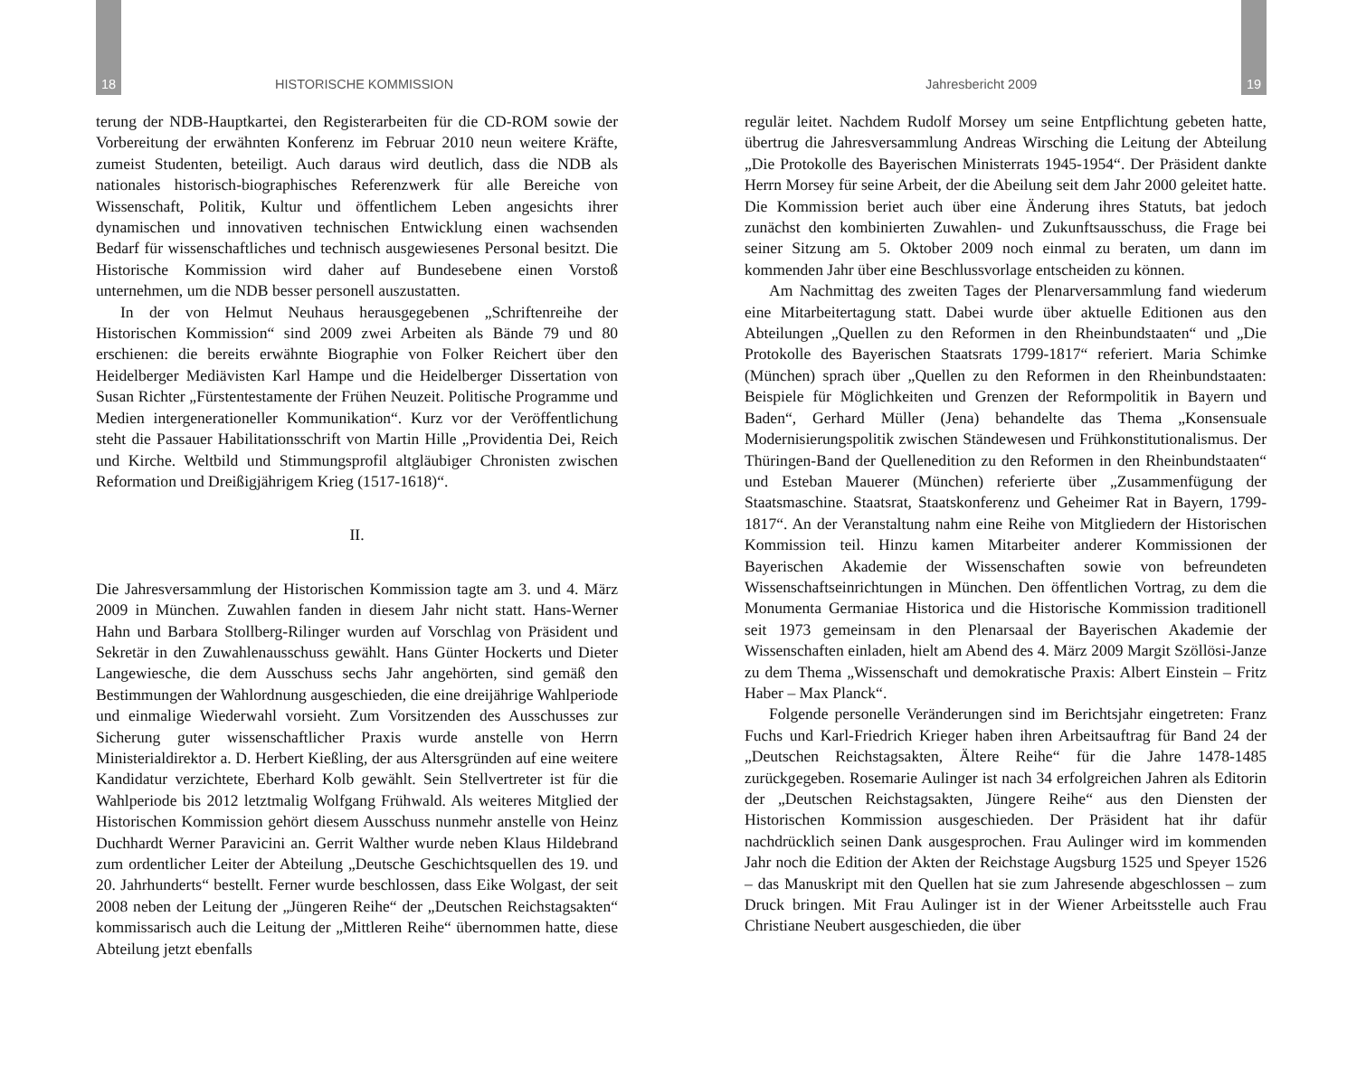18 HISTORISCHE KOMMISSION
terung der NDB-Hauptkartei, den Registerarbeiten für die CD-ROM sowie der Vorbereitung der erwähnten Konferenz im Februar 2010 neun weitere Kräfte, zumeist Studenten, beteiligt. Auch daraus wird deutlich, dass die NDB als nationales historisch-biographisches Referenzwerk für alle Bereiche von Wissenschaft, Politik, Kultur und öffentlichem Leben angesichts ihrer dynamischen und innovativen technischen Entwicklung einen wachsenden Bedarf für wissenschaftliches und technisch ausgewiesenes Personal besitzt. Die Historische Kommission wird daher auf Bundesebene einen Vorstoß unternehmen, um die NDB besser personell auszustatten.
In der von Helmut Neuhaus herausgegebenen „Schriftenreihe der Historischen Kommission“ sind 2009 zwei Arbeiten als Bände 79 und 80 erschienen: die bereits erwähnte Biographie von Folker Reichert über den Heidelberger Mediävisten Karl Hampe und die Heidelberger Dissertation von Susan Richter „Fürstentestamente der Frühen Neuzeit. Politische Programme und Medien intergenerationeller Kommunikation“. Kurz vor der Veröffentlichung steht die Passauer Habilitationsschrift von Martin Hille „Providentia Dei, Reich und Kirche. Weltbild und Stimmungsprofil altgläubiger Chronisten zwischen Reformation und Dreißigjährigem Krieg (1517-1618)“.
II.
Die Jahresversammlung der Historischen Kommission tagte am 3. und 4. März 2009 in München. Zuwahlen fanden in diesem Jahr nicht statt. Hans-Werner Hahn und Barbara Stollberg-Rilinger wurden auf Vorschlag von Präsident und Sekretär in den Zuwahlenausschuss gewählt. Hans Günter Hockerts und Dieter Langewiesche, die dem Ausschuss sechs Jahr angehörten, sind gemäß den Bestimmungen der Wahlordnung ausgeschieden, die eine dreijährige Wahlperiode und einmalige Wiederwahl vorsieht. Zum Vorsitzenden des Ausschusses zur Sicherung guter wissenschaftlicher Praxis wurde anstelle von Herrn Ministerialdirektor a. D. Herbert Kießling, der aus Altersgründen auf eine weitere Kandidatur verzichtete, Eberhard Kolb gewählt. Sein Stellvertreter ist für die Wahlperiode bis 2012 letztmalig Wolfgang Frühwald. Als weiteres Mitglied der Historischen Kommission gehört diesem Ausschuss nunmehr anstelle von Heinz Duchhardt Werner Paravicini an. Gerrit Walther wurde neben Klaus Hildebrand zum ordentlicher Leiter der Abteilung „Deutsche Geschichtsquellen des 19. und 20. Jahrhunderts“ bestellt. Ferner wurde beschlossen, dass Eike Wolgast, der seit 2008 neben der Leitung der „Jüngeren Reihe“ der „Deutschen Reichstagsakten“ kommissarisch auch die Leitung der „Mittleren Reihe“ übernommen hatte, diese Abteilung jetzt ebenfalls
Jahresbericht 2009 19
regulär leitet. Nachdem Rudolf Morsey um seine Entpflichtung gebeten hatte, übertrug die Jahresversammlung Andreas Wirsching die Leitung der Abteilung „Die Protokolle des Bayerischen Ministerrats 1945-1954“. Der Präsident dankte Herrn Morsey für seine Arbeit, der die Abeilung seit dem Jahr 2000 geleitet hatte. Die Kommission beriet auch über eine Änderung ihres Statuts, bat jedoch zunächst den kombinierten Zuwahlen- und Zukunftsausschuss, die Frage bei seiner Sitzung am 5. Oktober 2009 noch einmal zu beraten, um dann im kommenden Jahr über eine Beschlussvorlage entscheiden zu können.
Am Nachmittag des zweiten Tages der Plenarversammlung fand wiederum eine Mitarbeitertagung statt. Dabei wurde über aktuelle Editionen aus den Abteilungen „Quellen zu den Reformen in den Rheinbundstaaten“ und „Die Protokolle des Bayerischen Staatsrats 1799-1817“ referiert. Maria Schimke (München) sprach über „Quellen zu den Reformen in den Rheinbundstaaten: Beispiele für Möglichkeiten und Grenzen der Reformpolitik in Bayern und Baden“, Gerhard Müller (Jena) behandelte das Thema „Konsensuale Modernisierungspolitik zwischen Ständewesen und Frühkonstitutionalismus. Der Thüringen-Band der Quellenedition zu den Reformen in den Rheinbundstaaten“ und Esteban Mauerer (München) referierte über „Zusammenfügung der Staatsmaschine. Staatsrat, Staatskonferenz und Geheimer Rat in Bayern, 1799-1817“. An der Veranstaltung nahm eine Reihe von Mitgliedern der Historischen Kommission teil. Hinzu kamen Mitarbeiter anderer Kommissionen der Bayerischen Akademie der Wissenschaften sowie von befreundeten Wissenschaftseinrichtungen in München. Den öffentlichen Vortrag, zu dem die Monumenta Germaniae Historica und die Historische Kommission traditionell seit 1973 gemeinsam in den Plenarsaal der Bayerischen Akademie der Wissenschaften einladen, hielt am Abend des 4. März 2009 Margit Szöllösi-Janze zu dem Thema „Wissenschaft und demokratische Praxis: Albert Einstein – Fritz Haber – Max Planck“.
Folgende personelle Veränderungen sind im Berichtsjahr eingetreten: Franz Fuchs und Karl-Friedrich Krieger haben ihren Arbeitsauftrag für Band 24 der „Deutschen Reichstagsakten, Ältere Reihe“ für die Jahre 1478-1485 zurückgegeben. Rosemarie Aulinger ist nach 34 erfolgreichen Jahren als Editorin der „Deutschen Reichstagsakten, Jüngere Reihe“ aus den Diensten der Historischen Kommission ausgeschieden. Der Präsident hat ihr dafür nachdrücklich seinen Dank ausgesprochen. Frau Aulinger wird im kommenden Jahr noch die Edition der Akten der Reichstage Augsburg 1525 und Speyer 1526 – das Manuskript mit den Quellen hat sie zum Jahresende abgeschlossen – zum Druck bringen. Mit Frau Aulinger ist in der Wiener Arbeitsstelle auch Frau Christiane Neubert ausgeschieden, die über